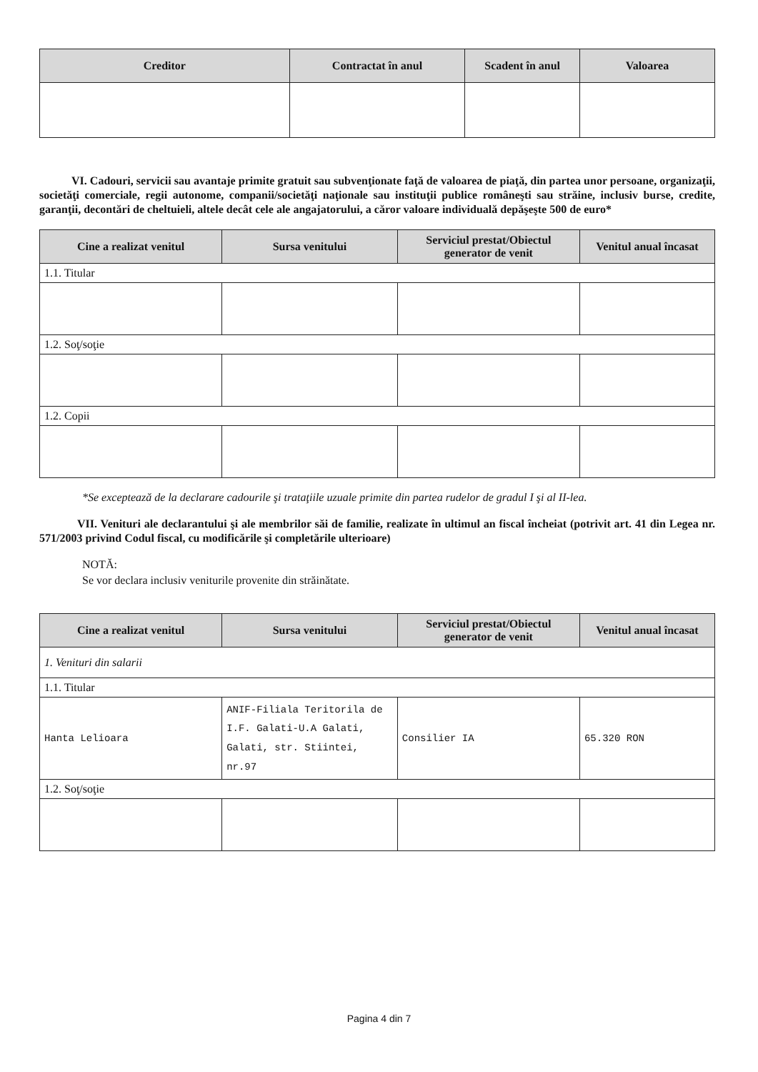| Creditor | Contractat în anul | Scadent în anul | Valoarea |
| --- | --- | --- | --- |
VI. Cadouri, servicii sau avantaje primite gratuit sau subvenţionate faţă de valoarea de piaţă, din partea unor persoane, organizaţii, societăţi comerciale, regii autonome, companii/societăţi naţionale sau instituţii publice româneşti sau străine, inclusiv burse, credite, garanţii, decontări de cheltuieli, altele decât cele ale angajatorului, a căror valoare individuală depăşeşte 500 de euro*
| Cine a realizat venitul | Sursa venitului | Serviciul prestat/Obiectul generator de venit | Venitul anual încasat |
| --- | --- | --- | --- |
| 1.1. Titular | | | |
| 1.2. Soţ/soţie | | | |
| 1.2. Copii | | | |
*Se exceptează de la declarare cadourile şi trataţiile uzuale primite din partea rudelor de gradul I şi al II-lea.
VII. Venituri ale declarantului şi ale membrilor săi de familie, realizate în ultimul an fiscal încheiat (potrivit art. 41 din Legea nr. 571/2003 privind Codul fiscal, cu modificările şi completările ulterioare)
NOTĂ:
Se vor declara inclusiv veniturile provenite din străinătate.
| Cine a realizat venitul | Sursa venitului | Serviciul prestat/Obiectul generator de venit | Venitul anual încasat |
| --- | --- | --- | --- |
| 1. Venituri din salarii | | | |
| 1.1. Titular | | | |
| Hanta Lelioara | ANIF-Filiala Teritorila de I.F. Galati-U.A Galati, Galati, str. Stiintei, nr.97 | Consilier IA | 65.320 RON |
| 1.2. Soţ/soţie | | | |
Pagina 4 din 7